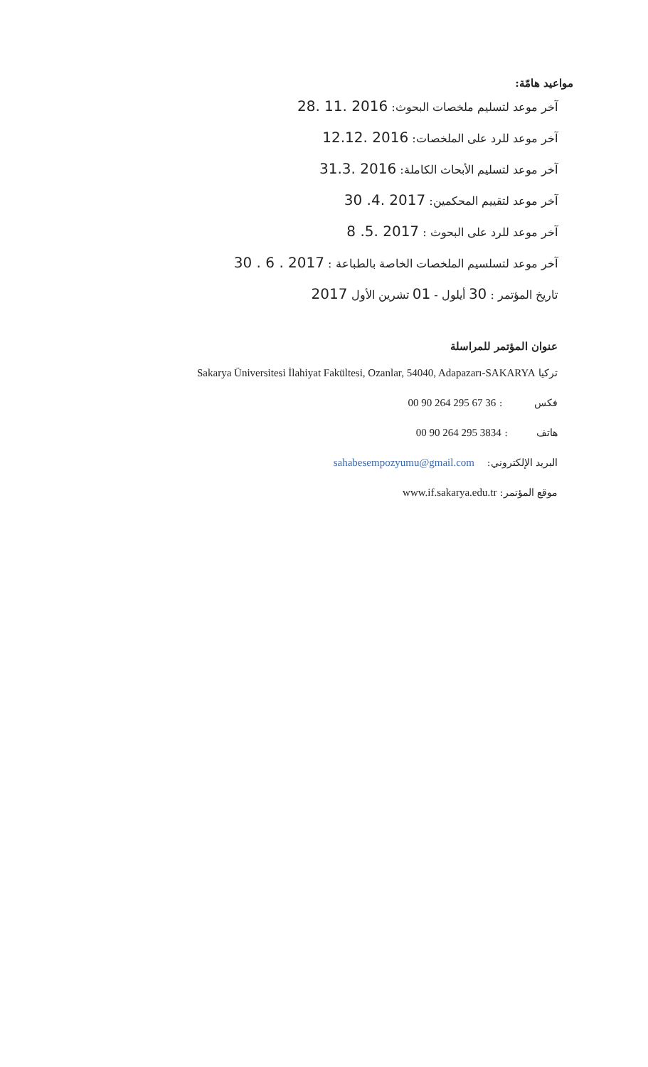مواعيد هامّة:
آخر موعد لتسليم ملخصات البحوث: 28. 11. 2016
آخر موعد للرد على الملخصات: 12.12. 2016
آخر موعد لتسليم الأبحاث الكاملة: 31.3. 2016
آخر موعد لتقييم المحكمين: 30 .4. 2017
آخر موعد للرد على البحوث : 8 .5. 2017
آخر موعد لتسلسيم الملخصات الخاصة بالطباعة : 30 . 6 . 2017
تاريخ المؤتمر : 30 أيلول - 01 تشرين الأول 2017
عنوان المؤتمر للمراسلة
تركيا Sakarya Üniversitesi İlahiyat Fakültesi, Ozanlar, 54040, Adapazarı-SAKARYA
فكس : 00 90 264 295 67 36
هاتف : 00 90 264 295 3834
البريد الإلكتروني: sahabesempozyumu@gmail.com
موقع المؤتمر: www.if.sakarya.edu.tr